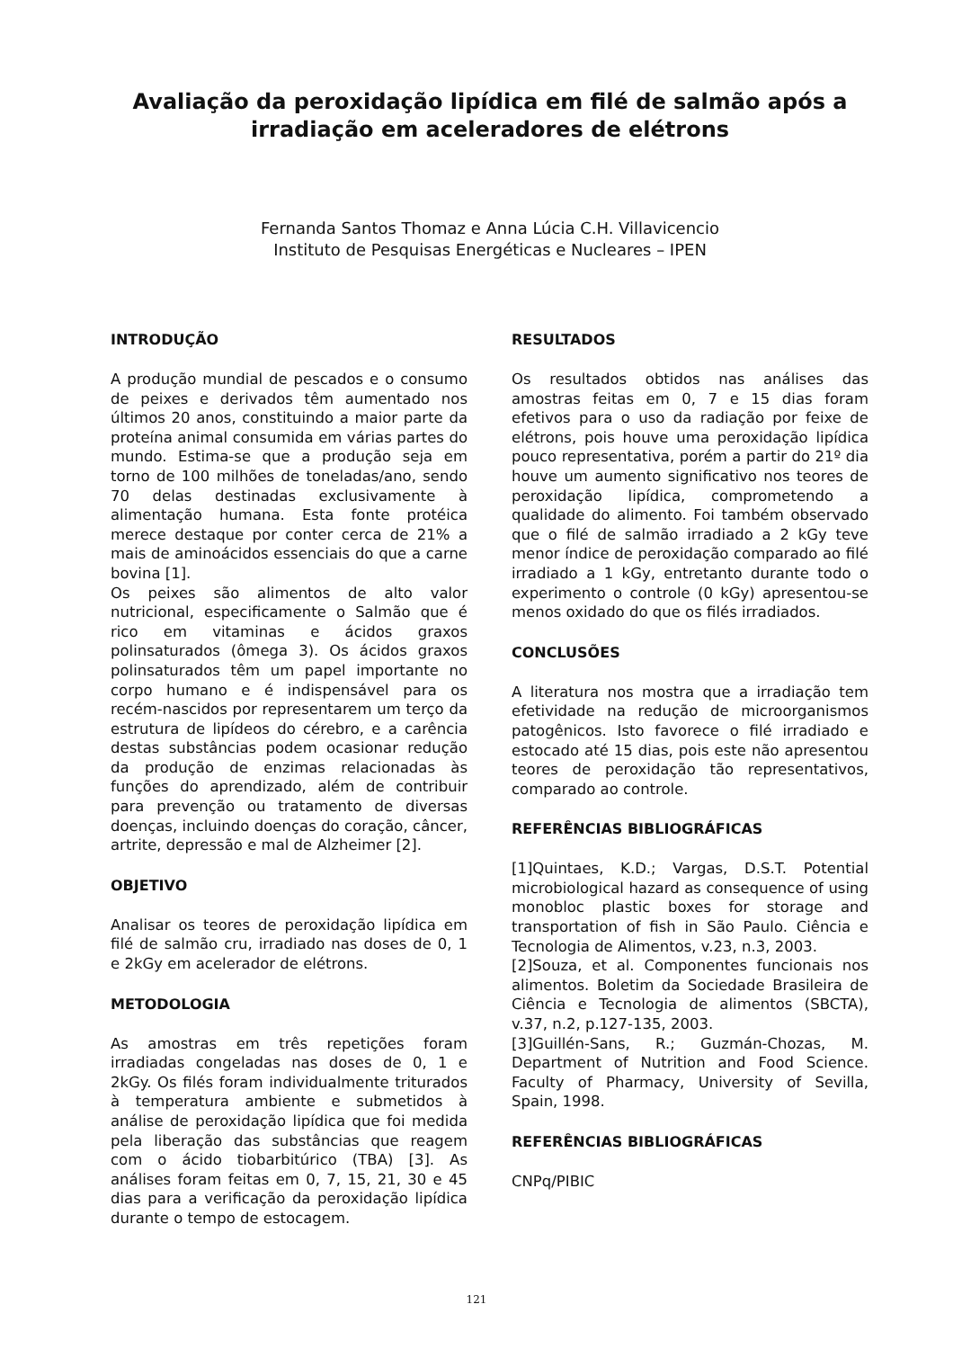Avaliação da peroxidação lipídica em filé de salmão após a irradiação em aceleradores de elétrons
Fernanda Santos Thomaz e Anna Lúcia C.H. Villavicencio
Instituto de Pesquisas Energéticas e Nucleares – IPEN
INTRODUÇÃO
A produção mundial de pescados e o consumo de peixes e derivados têm aumentado nos últimos 20 anos, constituindo a maior parte da proteína animal consumida em várias partes do mundo. Estima-se que a produção seja em torno de 100 milhões de toneladas/ano, sendo 70 delas destinadas exclusivamente à alimentação humana. Esta fonte protéica merece destaque por conter cerca de 21% a mais de aminoácidos essenciais do que a carne bovina [1].
Os peixes são alimentos de alto valor nutricional, especificamente o Salmão que é rico em vitaminas e ácidos graxos polinsaturados (ômega 3). Os ácidos graxos polinsaturados têm um papel importante no corpo humano e é indispensável para os recém-nascidos por representarem um terço da estrutura de lipídeos do cérebro, e a carência destas substâncias podem ocasionar redução da produção de enzimas relacionadas às funções do aprendizado, além de contribuir para prevenção ou tratamento de diversas doenças, incluindo doenças do coração, câncer, artrite, depressão e mal de Alzheimer [2].
OBJETIVO
Analisar os teores de peroxidação lipídica em filé de salmão cru, irradiado nas doses de 0, 1 e 2kGy em acelerador de elétrons.
METODOLOGIA
As amostras em três repetições foram irradiadas congeladas nas doses de 0, 1 e 2kGy. Os filés foram individualmente triturados à temperatura ambiente e submetidos à análise de peroxidação lipídica que foi medida pela liberação das substâncias que reagem com o ácido tiobarbitúrico (TBA) [3]. As análises foram feitas em 0, 7, 15, 21, 30 e 45 dias para a verificação da peroxidação lipídica durante o tempo de estocagem.
RESULTADOS
Os resultados obtidos nas análises das amostras feitas em 0, 7 e 15 dias foram efetivos para o uso da radiação por feixe de elétrons, pois houve uma peroxidação lipídica pouco representativa, porém a partir do 21º dia houve um aumento significativo nos teores de peroxidação lipídica, comprometendo a qualidade do alimento. Foi também observado que o filé de salmão irradiado a 2 kGy teve menor índice de peroxidação comparado ao filé irradiado a 1 kGy, entretanto durante todo o experimento o controle (0 kGy) apresentou-se menos oxidado do que os filés irradiados.
CONCLUSÕES
A literatura nos mostra que a irradiação tem efetividade na redução de microorganismos patogênicos. Isto favorece o filé irradiado e estocado até 15 dias, pois este não apresentou teores de peroxidação tão representativos, comparado ao controle.
REFERÊNCIAS BIBLIOGRÁFICAS
[1]Quintaes, K.D.; Vargas, D.S.T. Potential microbiological hazard as consequence of using monobloc plastic boxes for storage and transportation of fish in São Paulo. Ciência e Tecnologia de Alimentos, v.23, n.3, 2003.
[2]Souza, et al. Componentes funcionais nos alimentos. Boletim da Sociedade Brasileira de Ciência e Tecnologia de alimentos (SBCTA), v.37, n.2, p.127-135, 2003.
[3]Guillén-Sans, R.; Guzmán-Chozas, M. Department of Nutrition and Food Science. Faculty of Pharmacy, University of Sevilla, Spain, 1998.
REFERÊNCIAS BIBLIOGRÁFICAS
CNPq/PIBIC
121